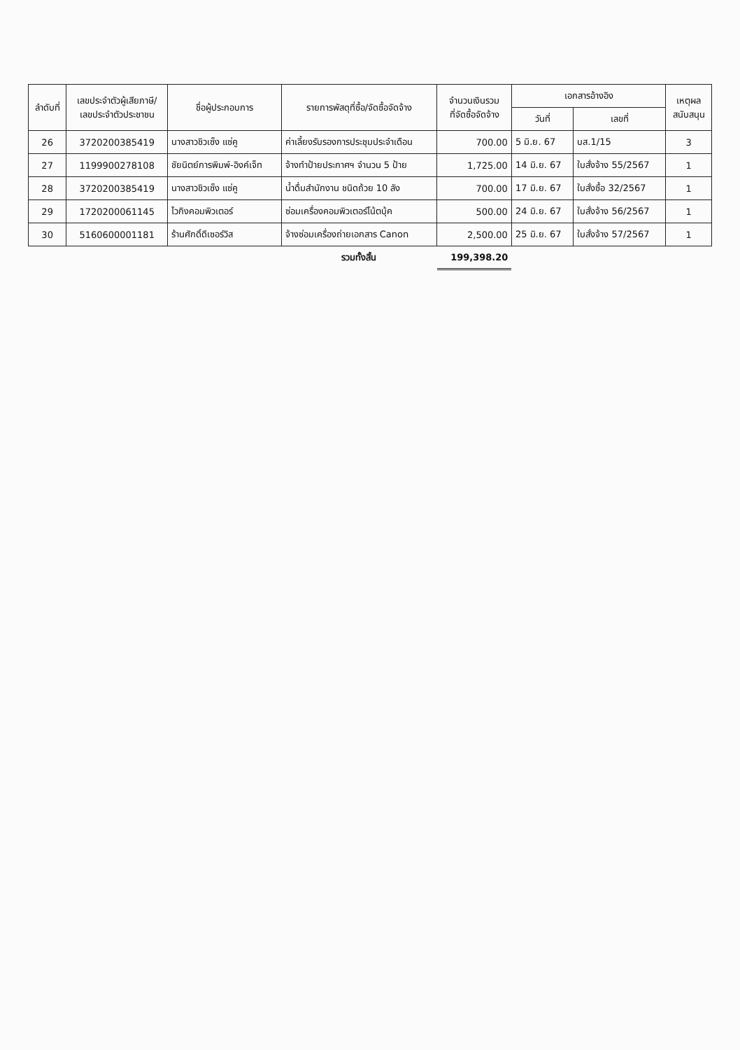| ลำดับที่ | เลขประจำตัวผู้เสียภาษี/ เลขประจำตัวประชาชน | ชื่อผู้ประกอบการ | รายการพัสดุที่ซื้อ/จัดซื้อจัดจ้าง | จำนวนเงินรวม ที่จัดซื้อจัดจ้าง | เอกสารอ้างอิง | | เหตุผล สนับสนุน |
| --- | --- | --- | --- | --- | --- | --- | --- |
| | | | | | วันที่ | เลขที่ | |
| 26 | 3720200385419 | นางสาวชิวเซ็ง แซ่คู | ค่าเลี้ยงรับรองการประชุมประจำเดือน | 700.00 | 5 มิ.ย. 67 | บส.1/15 | 3 |
| 27 | 1199900278108 | ชัยนิตย์การพิมพ์-อิงค์เจ็ท | จ้างทำป้ายประกาศฯ จำนวน 5 ป้าย | 1,725.00 | 14 มิ.ย. 67 | ใบสั่งจ้าง 55/2567 | 1 |
| 28 | 3720200385419 | นางสาวชิวเซ็ง แซ่คู | น้ำดื่มสำนักงาน ชนิดถ้วย 10 ลัง | 700.00 | 17 มิ.ย. 67 | ใบสั่งซื้อ 32/2567 | 1 |
| 29 | 1720200061145 | ไวกิงคอมพิวเตอร์ | ซ่อมเครื่องคอมพิวเตอร์โน้ตบุ้ค | 500.00 | 24 มิ.ย. 67 | ใบสั่งจ้าง 56/2567 | 1 |
| 30 | 5160600001181 | ร้านศักดิ์ดีเซอร์วิส | จ้างซ่อมเครื่องถ่ายเอกสาร Canon | 2,500.00 | 25 มิ.ย. 67 | ใบสั่งจ้าง 57/2567 | 1 |
| | | | รวมทั้งสิ้น | 199,398.20 | | | |